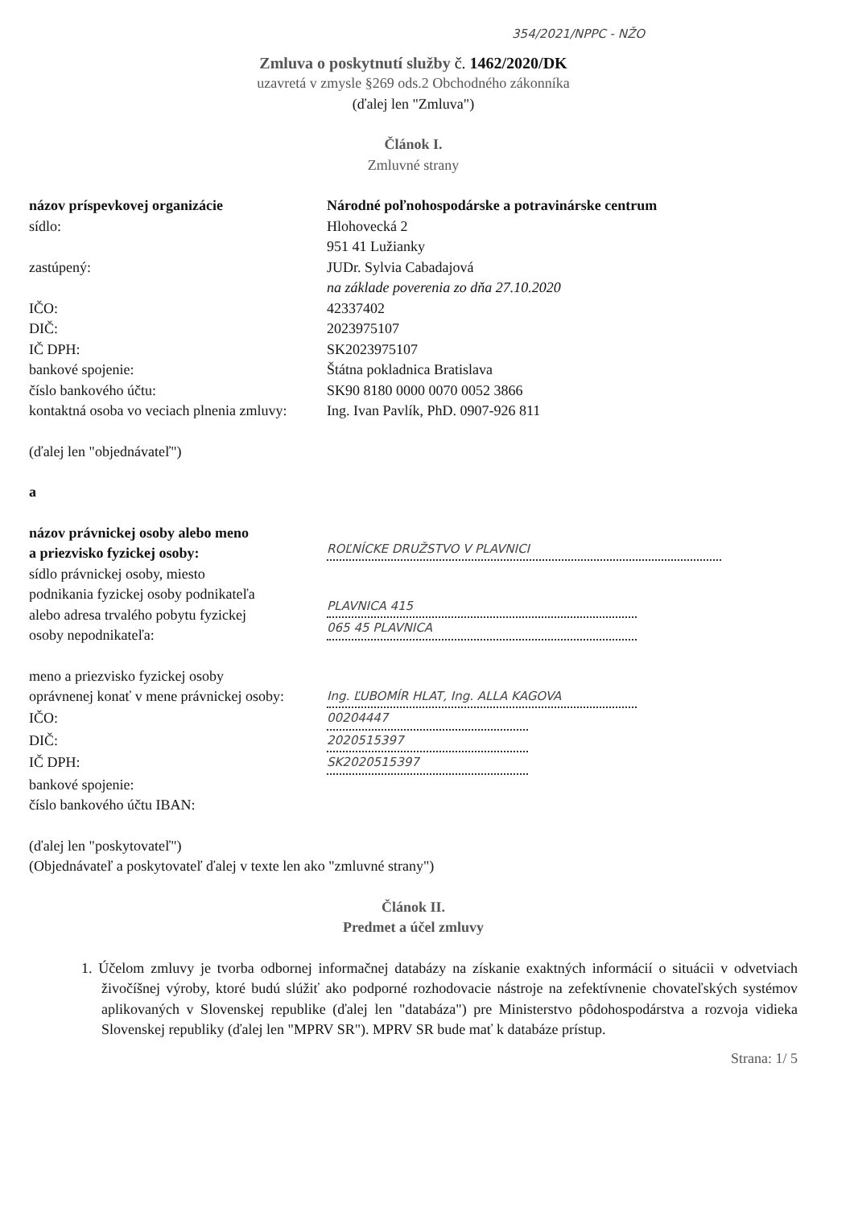354/2021/NPPC - NŽO
Zmluva o poskytnutí služby č. 1462/2020/DK
uzavretá v zmysle §269 ods.2 Obchodného zákonníka
(ďalej len "Zmluva")
Článok I.
Zmluvné strany
| názov príspevkovej organizácie | Národné poľnohospodárske a potravinárske centrum |
| sídlo: | Hlohovecká 2 951 41 Lužianky |
| zastúpený: | JUDr. Sylvia Cabadajová na základe poverenia zo dňa 27.10.2020 |
| IČO: | 42337402 |
| DIČ: | 2023975107 |
| IČ DPH: | SK2023975107 |
| bankové spojenie: | Štátna pokladnica Bratislava |
| číslo bankového účtu: | SK90 8180 0000 0070 0052 3866 |
| kontaktná osoba vo veciach plnenia zmluvy: | Ing. Ivan Pavlík, PhD. 0907-926 811 |
(ďalej len "objednávateľ")
a
| názov právnickej osoby alebo meno a priezvisko fyzickej osoby: | ROĽNÍCKE DRUŽSTVO V PLAVNICI |
| sídlo právnickej osoby, miesto podnikania fyzickej osoby podnikateľa alebo adresa trvalého pobytu fyzickej osoby nepodnikateľa: | PLAVNICA 415 065 45 PLAVNICA |
| meno a priezvisko fyzickej osoby oprávnenej konať v mene právnickej osoby: | Ing. ĽUBOMÍR HLAT, Ing. ALLA KAGOVA |
| IČO: | 00204447 |
| DIČ: | 2020515397 |
| IČ DPH: | SK2020515397 |
| bankové spojenie: | |
| číslo bankového účtu IBAN: | |
(ďalej len "poskytovateľ")
(Objednávateľ a poskytovateľ ďalej v texte len ako "zmluvné strany")
Článok II.
Predmet a účel zmluvy
1. Účelom zmluvy je tvorba odbornej informačnej databázy na získanie exaktných informácií o situácii v odvetviach živočíšnej výroby, ktoré budú slúžiť ako podporné rozhodovacie nástroje na zefektívnenie chovateľských systémov aplikovaných v Slovenskej republike (ďalej len "databáza") pre Ministerstvo pôdohospodárstva a rozvoja vidieka Slovenskej republiky (ďalej len "MPRV SR"). MPRV SR bude mať k databáze prístup.
Strana: 1/ 5